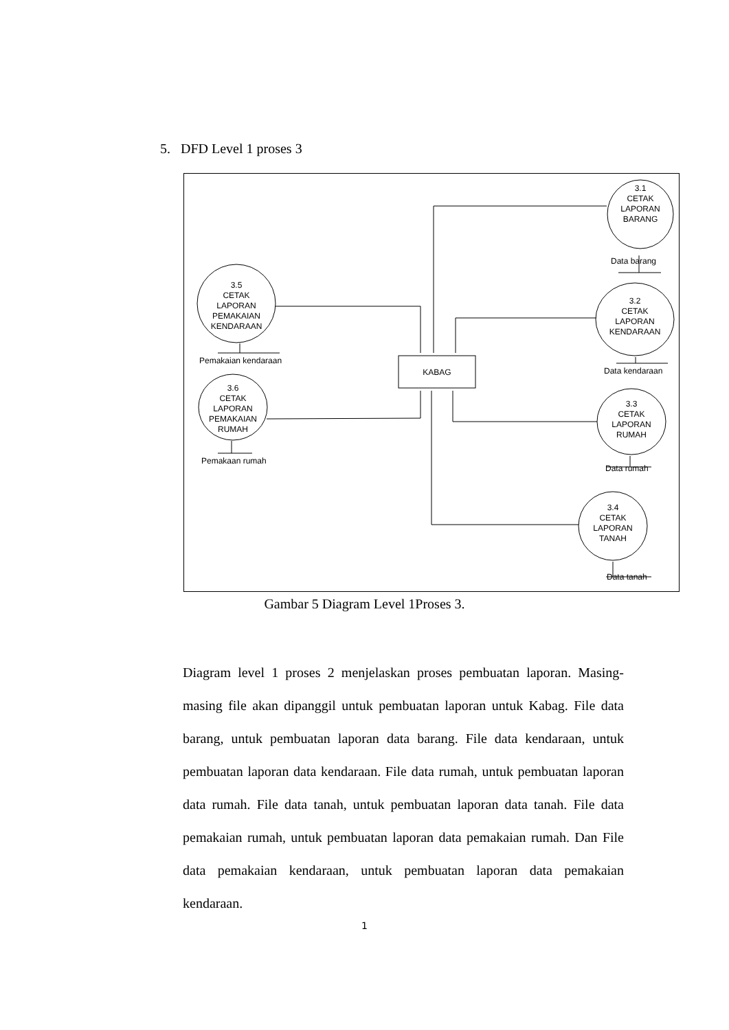5. DFD Level 1 proses 3
3.1
CETAK
LAPORAN
BARANG
3.2
CETAK
LAPORAN
KENDARAAN
3.3
CETAK
LAPORAN
RUMAH
3.4
CETAK
LAPORAN
TANAH
3.5
CETAK
LAPORAN
PEMAKAIAN
KENDARAAN
3.6
CETAK
LAPORAN
PEMAKAIAN
RUMAH
KABAG
Data barang
Data kendaraan
Data rumah
Data tanah
Pemakaian kendaraan
Pemakaan rumah
Gambar 5 Diagram Level 1Proses 3.
Diagram level 1 proses 2 menjelaskan proses pembuatan laporan. Masing-masing file akan dipanggil untuk pembuatan laporan untuk Kabag. File data barang, untuk pembuatan laporan data barang. File data kendaraan, untuk pembuatan laporan data kendaraan. File data rumah, untuk pembuatan laporan data rumah. File data tanah, untuk pembuatan laporan data tanah. File data pemakaian rumah, untuk pembuatan laporan data pemakaian rumah. Dan File data pemakaian kendaraan, untuk pembuatan laporan data pemakaian kendaraan.
1